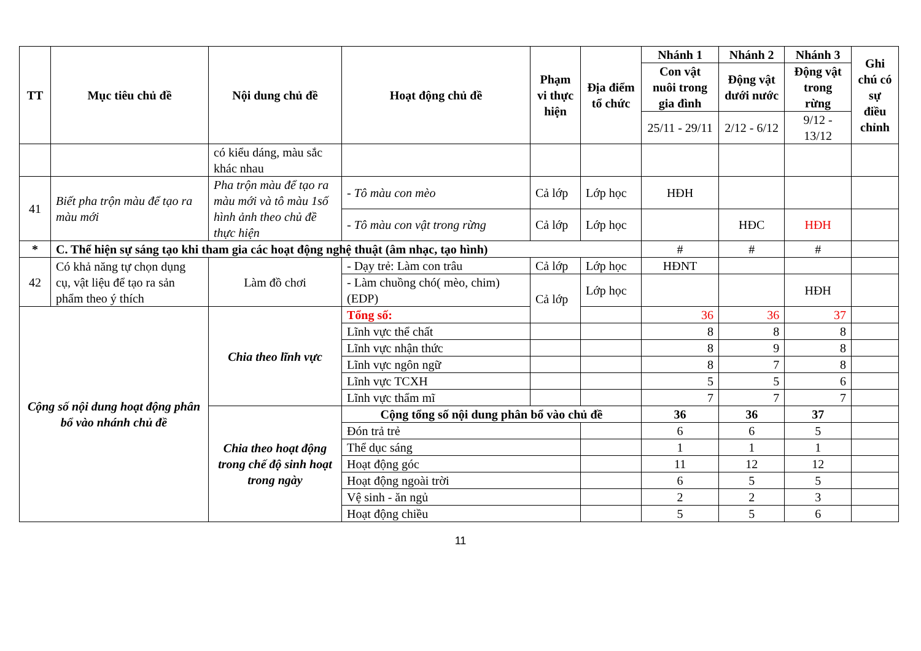| TT | Mục tiêu chủ đề | Nội dung chủ đề | Hoạt động chủ đề | Phạm vi thực hiện | Địa điểm tổ chức | Nhánh 1 | Nhánh 2 | Nhánh 3 | Ghi chú có sự điều chỉnh |
| --- | --- | --- | --- | --- | --- | --- | --- | --- | --- |
| | | | | | | Con vật nuôi trong gia đình | Động vật dưới nước | Động vật trong rừng | |
| | | | | | | 25/11 - 29/11 | 2/12 - 6/12 | 9/12 - 13/12 | |
| | | có kiểu dáng, màu sắc khác nhau | | | | | | | |
| 41 | Biết pha trộn màu để tạo ra màu mới | Pha trộn màu để tạo ra màu mới và tô màu 1số hình ảnh theo chủ đề thực hiện | - Tô màu con mèo | Cả lớp | Lớp học | HĐH | | | |
| | | | - Tô màu con vật trong rừng | Cả lớp | Lớp học | | HĐC | HĐH | |
| * | C. Thể hiện sự sáng tạo khi tham gia các hoạt động nghệ thuật (âm nhạc, tạo hình) | | | | | # | # | # | |
| 42 | Có khả năng tự chọn dụng cụ, vật liệu để tạo ra sản phẩm theo ý thích | Làm đồ chơi | - Dạy trẻ: Làm con trâu | Cả lớp | Lớp học | HĐNT | | | |
| | | | - Làm chuồng chó( mèo, chim) (EDP) | Cả lớp | Lớp học | | | HĐH | |
| Cộng số nội dung hoạt động phân bổ vào nhánh chủ đề | | Chia theo lĩnh vực | Tổng số: | | | 36 | 36 | 37 | |
| | | | Lĩnh vực thể chất | | | 8 | 8 | 8 | |
| | | | Lĩnh vực nhận thức | | | 8 | 9 | 8 | |
| | | | Lĩnh vực ngôn ngữ | | | 8 | 7 | 8 | |
| | | | Lĩnh vực TCXH | | | 5 | 5 | 6 | |
| | | | Lĩnh vực thẩm mĩ | | | 7 | 7 | 7 | |
| | | Chia theo hoạt động trong chế độ sinh hoạt trong ngày | Cộng tổng số nội dung phân bổ vào chủ đề | | | 36 | 36 | 37 | |
| | | | Đón trả trẻ | | | 6 | 6 | 5 | |
| | | | Thể dục sáng | | | 1 | 1 | 1 | |
| | | | Hoạt động góc | | | 11 | 12 | 12 | |
| | | | Hoạt động ngoài trời | | | 6 | 5 | 5 | |
| | | | Vệ sinh - ăn ngủ | | | 2 | 2 | 3 | |
| | | | Hoạt động chiều | | | 5 | 5 | 6 | |
11